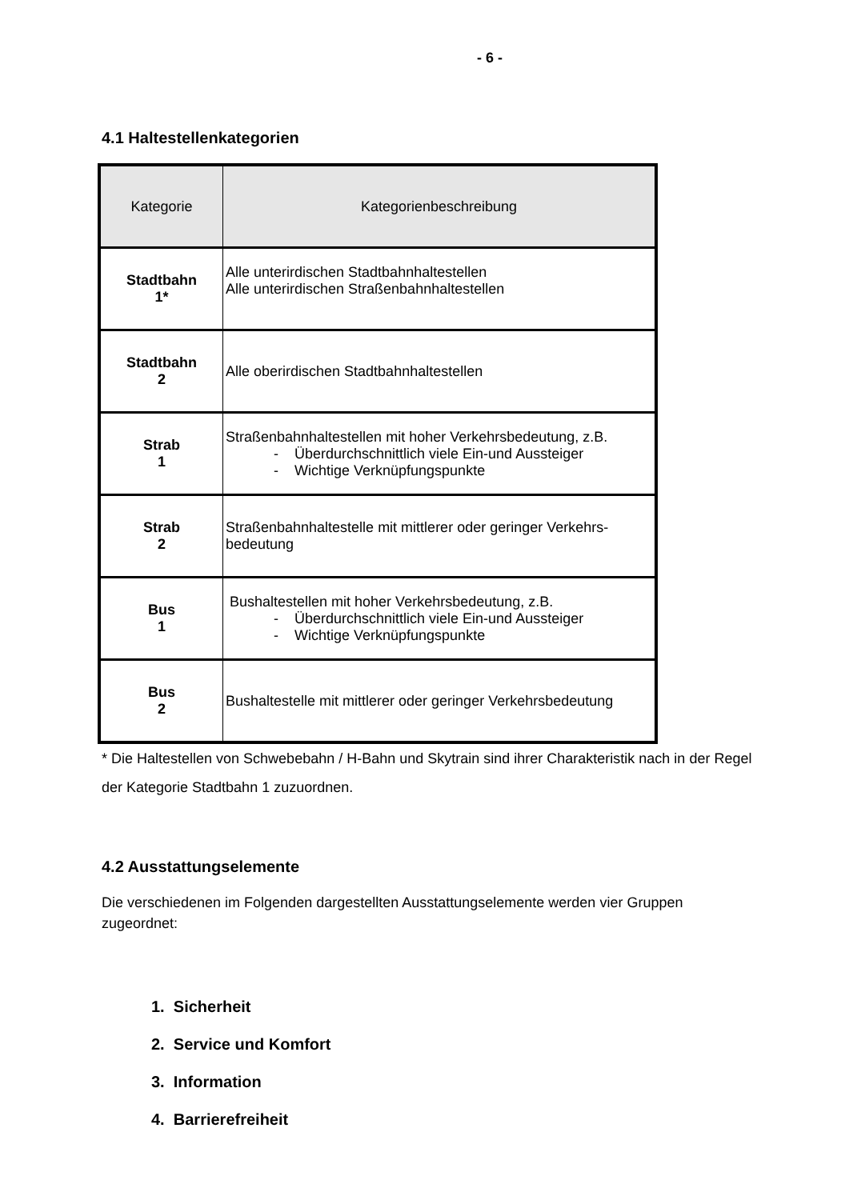- 6 -
4.1 Haltestellenkategorien
| Kategorie | Kategorienbeschreibung |
| --- | --- |
| Stadtbahn 1* | Alle unterirdischen Stadtbahnhaltestellen Alle unterirdischen Straßenbahnhaltestellen |
| Stadtbahn 2 | Alle oberirdischen Stadtbahnhaltestellen |
| Strab 1 | Straßenbahnhaltestellen mit hoher Verkehrsbedeutung, z.B. - Überdurchschnittlich viele Ein-und Aussteiger - Wichtige Verknüpfungspunkte |
| Strab 2 | Straßenbahnhaltestelle mit mittlerer oder geringer Verkehrs-bedeutung |
| Bus 1 | Bushaltestellen mit hoher Verkehrsbedeutung, z.B. - Überdurchschnittlich viele Ein-und Aussteiger - Wichtige Verknüpfungspunkte |
| Bus 2 | Bushaltestelle mit mittlerer oder geringer Verkehrsbedeutung |
* Die Haltestellen von Schwebebahn / H-Bahn und Skytrain sind ihrer Charakteristik nach in der Regel der Kategorie Stadtbahn 1 zuzuordnen.
4.2 Ausstattungselemente
Die verschiedenen im Folgenden dargestellten Ausstattungselemente werden vier Gruppen zugeordnet:
1. Sicherheit
2. Service und Komfort
3. Information
4. Barrierefreiheit